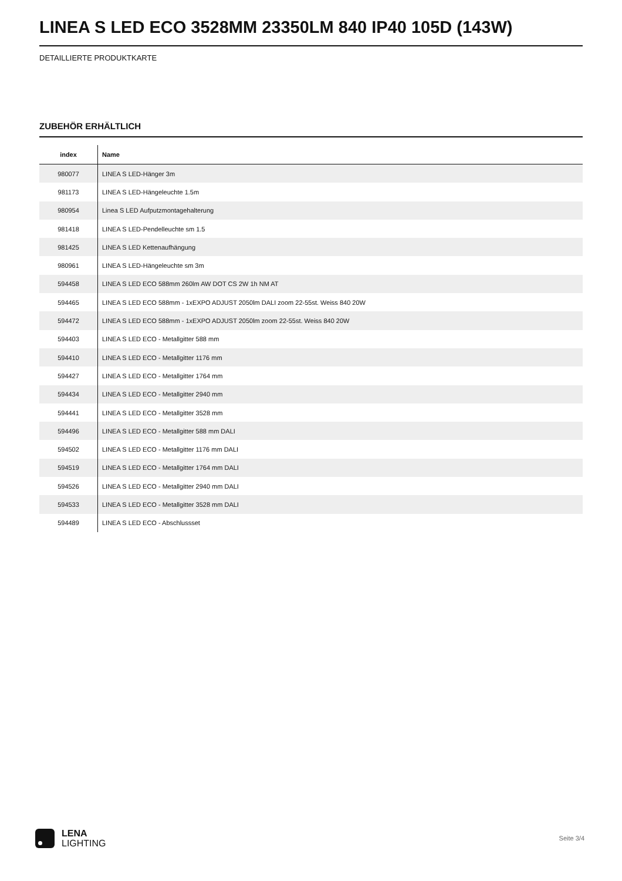LINEA S LED ECO 3528MM 23350LM 840 IP40 105D (143W)
DETAILLIERTE PRODUKTKARTE
ZUBEHÖR ERHÄLTLICH
| index | Name |
| --- | --- |
| 980077 | LINEA S LED-Hänger 3m |
| 981173 | LINEA S LED-Hängeleuchte 1.5m |
| 980954 | Linea S LED Aufputzmontagehalterung |
| 981418 | LINEA S LED-Pendelleuchte sm 1.5 |
| 981425 | LINEA S LED Kettenaufhängung |
| 980961 | LINEA S LED-Hängeleuchte sm 3m |
| 594458 | LINEA S LED ECO 588mm 260lm AW DOT CS 2W 1h NM AT |
| 594465 | LINEA S LED ECO 588mm - 1xEXPO ADJUST 2050lm DALI zoom 22-55st. Weiss 840 20W |
| 594472 | LINEA S LED ECO 588mm - 1xEXPO ADJUST 2050lm zoom 22-55st. Weiss 840 20W |
| 594403 | LINEA S LED ECO - Metallgitter 588 mm |
| 594410 | LINEA S LED ECO - Metallgitter 1176 mm |
| 594427 | LINEA S LED ECO - Metallgitter 1764 mm |
| 594434 | LINEA S LED ECO - Metallgitter 2940 mm |
| 594441 | LINEA S LED ECO - Metallgitter 3528 mm |
| 594496 | LINEA S LED ECO - Metallgitter 588 mm DALI |
| 594502 | LINEA S LED ECO - Metallgitter 1176 mm DALI |
| 594519 | LINEA S LED ECO - Metallgitter 1764 mm DALI |
| 594526 | LINEA S LED ECO - Metallgitter 2940 mm DALI |
| 594533 | LINEA S LED ECO - Metallgitter 3528 mm DALI |
| 594489 | LINEA S LED ECO - Abschlussset |
LENA
LIGHTING
Seite 3/4